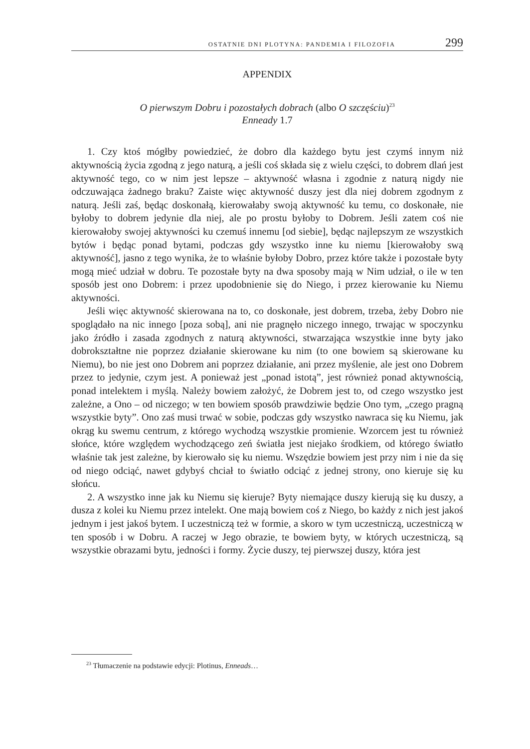OSTATNIE DNI PLOTYNA: PANDEMIA I FILOZOFIA 299
APPENDIX
O pierwszym Dobru i pozostałych dobrach (albo O szczęściu)<sup>23</sup>
Enneady 1.7
1. Czy ktoś mógłby powiedzieć, że dobro dla każdego bytu jest czymś innym niż aktywnością życia zgodną z jego naturą, a jeśli coś składa się z wielu części, to dobrem dlań jest aktywność tego, co w nim jest lepsze – aktywność własna i zgodnie z naturą nigdy nie odczuwająca żadnego braku? Zaiste więc aktywność duszy jest dla niej dobrem zgodnym z naturą. Jeśli zaś, będąc doskonałą, kierowałaby swoją aktywność ku temu, co doskonałe, nie byłoby to dobrem jedynie dla niej, ale po prostu byłoby to Dobrem. Jeśli zatem coś nie kierowałoby swojej aktywności ku czemuś innemu [od siebie], będąc najlepszym ze wszystkich bytów i będąc ponad bytami, podczas gdy wszystko inne ku niemu [kierowałoby swą aktywność], jasno z tego wynika, że to właśnie byłoby Dobro, przez które także i pozostałe byty mogą mieć udział w dobru. Te pozostałe byty na dwa sposoby mają w Nim udział, o ile w ten sposób jest ono Dobrem: i przez upodobnienie się do Niego, i przez kierowanie ku Niemu aktywności.
Jeśli więc aktywność skierowana na to, co doskonałe, jest dobrem, trzeba, żeby Dobro nie spoglądało na nic innego [poza sobą], ani nie pragnęło niczego innego, trwając w spoczynku jako źródło i zasada zgodnych z naturą aktywności, stwarzająca wszystkie inne byty jako dobrokształtne nie poprzez działanie skierowane ku nim (to one bowiem są skierowane ku Niemu), bo nie jest ono Dobrem ani poprzez działanie, ani przez myślenie, ale jest ono Dobrem przez to jedynie, czym jest. A ponieważ jest „ponad istotą”, jest również ponad aktywnością, ponad intelektem i myślą. Należy bowiem założyć, że Dobrem jest to, od czego wszystko jest zależne, a Ono – od niczego; w ten bowiem sposób prawdziwie będzie Ono tym, „czego pragną wszystkie byty”. Ono zaś musi trwać w sobie, podczas gdy wszystko nawraca się ku Niemu, jak okrąg ku swemu centrum, z którego wychodzą wszystkie promienie. Wzorcem jest tu również słońce, które względem wychodzącego zeń światła jest niejako środkiem, od którego światło właśnie tak jest zależne, by kierowało się ku niemu. Wszędzie bowiem jest przy nim i nie da się od niego odciąć, nawet gdybyś chciał to światło odciąć z jednej strony, ono kieruje się ku słońcu.
2. A wszystko inne jak ku Niemu się kieruje? Byty niemające duszy kierują się ku duszy, a dusza z kolei ku Niemu przez intelekt. One mają bowiem coś z Niego, bo każdy z nich jest jakoś jednym i jest jakoś bytem. I uczestniczą też w formie, a skoro w tym uczestniczą, uczestniczą w ten sposób i w Dobru. A raczej w Jego obrazie, te bowiem byty, w których uczestniczą, są wszystkie obrazami bytu, jedności i formy. Życie duszy, tej pierwszej duszy, która jest
<sup>23</sup> Tłumaczenie na podstawie edycji: Plotinus, Enneads…